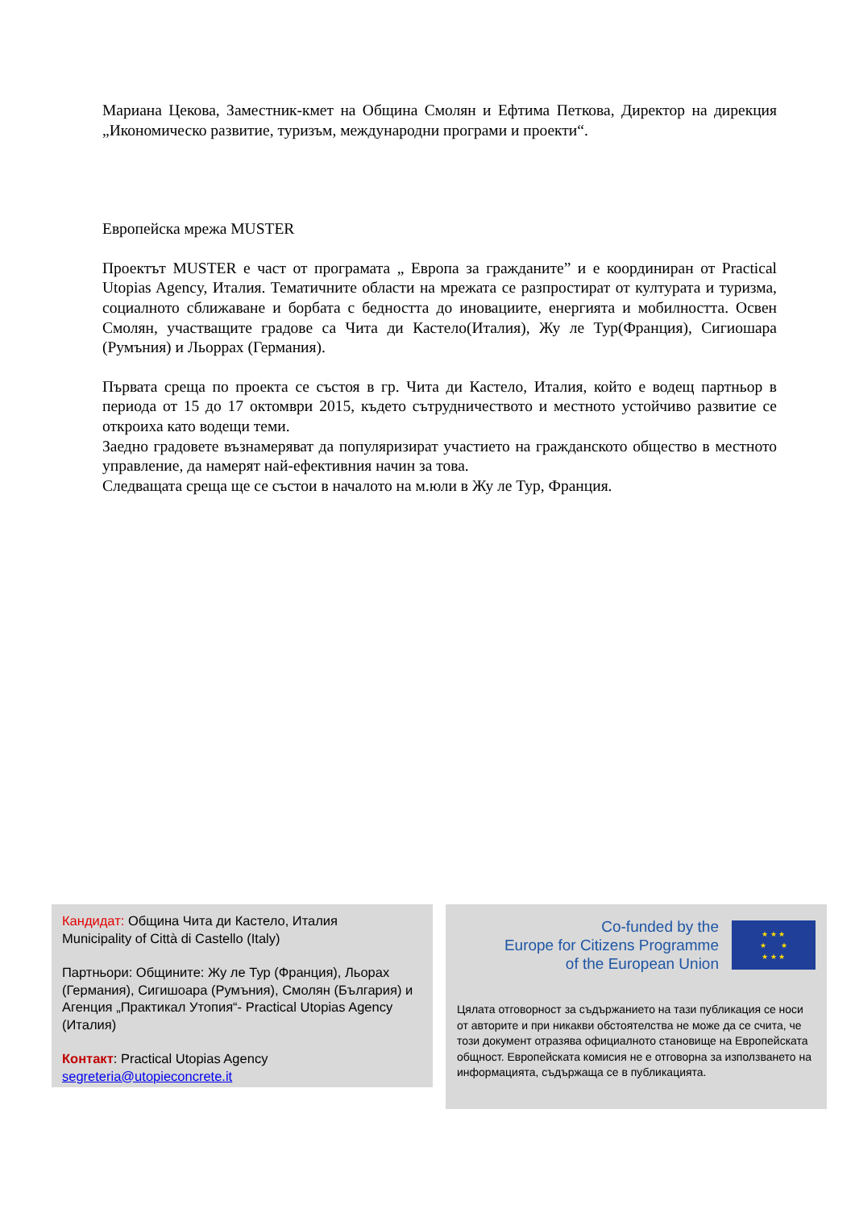Мариана Цекова, Заместник-кмет на Община Смолян и Ефтима Петкова, Директор на дирекция „Икономическо развитие, туризъм, международни програми и проекти“.
Европейска мрежа MUSTER
Проектът MUSTER е част от програмата „ Европа за гражданите” и е координиран от Practical Utopias Agency, Италия. Тематичните области на мрежата се разпростират от културата и туризма, социалното сближаване и борбата с бедността до иновациите, енергията и мобилността. Освен Смолян, участващите градове са Чита ди Кастело(Италия), Жу ле Тур(Франция), Сигиошара (Румъния) и Льоррах (Германия).
Първата среща по проекта се състоя в гр. Чита ди Кастело, Италия, който е водещ партньор в периода от 15 до 17 октомври 2015, където сътрудничеството и местното устойчиво развитие се откроиха като водещи теми.
Заедно градовете възнамеряват да популяризират участието на гражданското общество в местното управление, да намерят най-ефективния начин за това.
Следващата среща ще се състои в началото на м.юли в Жу ле Тур, Франция.
Кандидат: Община Чита ди Кастело, Италия
Municipality of Città di Castello (Italy)
Партньори: Общините: Жу ле Тур (Франция), Льорах (Германия), Сигишоара (Румъния), Смолян (България) и Агенция „Практикал Утопия“- Practical Utopias Agency (Италия)
Контакт: Practical Utopias Agency
segreteria@utopieconcrete.it
Co-funded by the
Europe for Citizens Programme
of the European Union
★ ★ ★
★ ★
★ ★ ★
Цялата отговорност за съдържанието на тази публикация се носи от авторите и при никакви обстоятелства не може да се счита, че този документ отразява официалното становище на Европейската общност. Европейската комисия не е отговорна за използването на информацията, съдържаща се в публикацията.